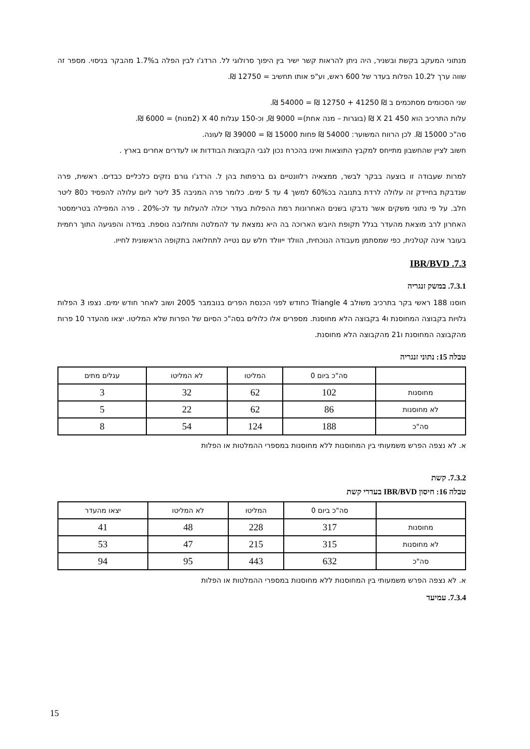מנתוני המעקב בקשת ובשניר, היה ניתן להראות קשר ישיר בין היפוך סרולוגי לל. הרדג'ו לבין הפלה ב1.7% מהבקר בניסוי. מספר זה שווה ערך ל10.2 הפלות בעדר של 600 ראש, וע"פ אותו תחשיב = 12750 ₪.
שני הסכומים מסתכמים ב ₪ 41250 + 12750 ₪ = 54000 ₪.
עלות התרכיב הוא 450 X 21 ₪ (בוגרות – מנה אחת)= 9000 ₪, וכ-150 עגלות X 40 (2מנות) = 6000 ₪.
סה"כ 15000 ₪. לכן הרווח המשוער: 54000 ₪ פחות 15000 ₪ = 39000 ₪ לעונה.
חשוב לציין שהחשבון מתייחס למקבץ התוצאות ואינו בהכרח נכון לגבי הקבוצות הבודדות או לעדרים אחרים בארץ .
למרות שעבודה זו בוצעה בבקר לבשר, ממצאיה רלוונטיים גם ברפתות בהן ל. הרדג'ו גורם נזקים כלכליים כבדים. ראשית, פרה שנדבקת בחיידק זה עלולה לרדת בתנובה בכ60% למשך 4 עד 5 ימים. כלומר פרה המניבה 35 ליטר ליום עלולה להפסיד כ80 ליטר חלב. על פי נתוני משקים אשר נדבקו בשנים האחרונות רמת ההפלות בעדר יכולה להעלות עד לכ-20% . פרה המפילה בטרימסטר האחרון לרב מוצאת מהעדר בגלל תקופת היובש הארוכה בה היא נמצאת עד להמלטה ותחלובה נוספת. במידה והפגיעה התוך רחמית בעובר אינה קטלנית, כפי שמסתמן מעבודה הנוכחית, הוולד ייוולד חלש עם נטייה לתחלואה בתקופה הראשונית לחייו.
7.3. IBR/BVD
7.3.1. במשק זנגריה
חוסנו 188 ראשי בקר בתרכיב משולב Triangle 4 כחודש לפני הכנסת הפרים בנובמבר 2005 ושוב לאחר חודש ימים. נצפו 3 הפלות גלויות בקבוצה המחוסנת ו4 בקבוצה הלא מחוסנת. מספרים אלו כלולים בסה"כ הסיום של הפרות שלא המליטו. יצאו מהעדר 10 פרות מהקבוצה המחוסנת ו21 מהקבוצה הלא מחוסנת.
טבלה 15: נתוני זנגריה
| | סה"כ ביום 0 | המליטו | לא המליטו | עגלים מתים |
| מחוסנות | 102 | 62 | 32 | 3 |
| לא מחוסנות | 86 | 62 | 22 | 5 |
| סה"כ | 188 | 124 | 54 | 8 |
א. לא נצפה הפרש משמעותי בין המחוסנות ללא מחוסנות במספרי ההמלטות או הפלות
7.3.2. קשת
טבלה 16: חיסון IBR/BVD בעדרי קשת
| | סה"כ ביום 0 | המליטו | לא המליטו | יצאו מהעדר |
| מחוסנות | 317 | 228 | 48 | 41 |
| לא מחוסנות | 315 | 215 | 47 | 53 |
| סה"כ | 632 | 443 | 95 | 94 |
א. לא נצפה הפרש משמעותי בין המחוסנות ללא מחוסנות במספרי ההמלטות או הפלות
7.3.4. עמיעד
15